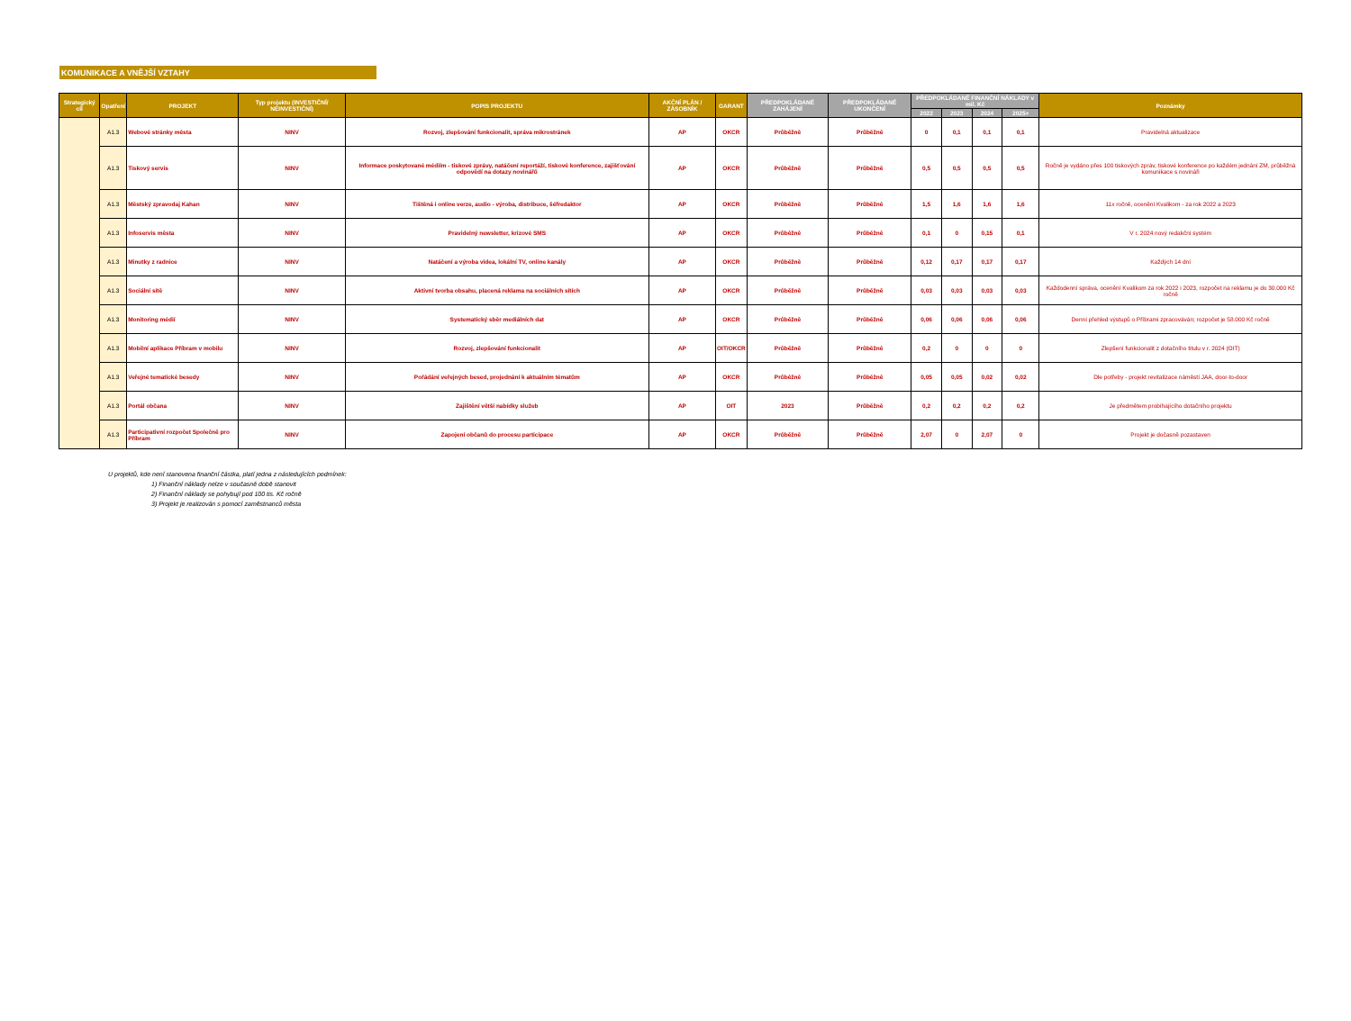KOMUNIKACE A VNĚJŠÍ VZTAHY
| Strategický cíl | Opatření | PROJEKT | Typ projektu (INVESTIČNÍ/ NEINVESTIČNÍ) | POPIS PROJEKTU | AKČNÍ PLÁN / ZÁSOBNÍK | GARANT | PŘEDPOKLÁDANÉ ZAHÁJENÍ | PŘEDPOKLÁDANÉ UKONČENÍ | PŘEDPOKLÁDANÉ FINANČNÍ NÁKLADY v mil. Kč | | | | Poznámky |
| --- | --- | --- | --- | --- | --- | --- | --- | --- | --- | --- | --- | --- | --- |
| | | | | | | | | | 2022 | 2023 | 2024 | 2025+ | |
| | A1.3 | Webové stránky města | NINV | Rozvoj, zlepšování funkcionalit, správa mikrostránek | AP | OKCR | Průběžně | Průběžně | 0 | 0,1 | 0,1 | 0,1 | Pravidelná aktualizace |
| | A1.3 | Tiskový servis | NINV | Informace poskytované médiím - tiskové zprávy, natáčení reportáží, tiskové konference, zajišťování odpovědí na dotazy novinářů | AP | OKCR | Průběžně | Průběžně | 0,5 | 0,5 | 0,5 | 0,5 | Ročně je vydáno přes 100 tiskových zpráv, tiskové konference po každém jednání ZM, průběžná komunikace s novináři |
| | A1.3 | Městský zpravodaj Kahan | NINV | Tištěná i online verze, audio - výroba, distribuce, šéfredaktor | AP | OKCR | Průběžně | Průběžně | 1,5 | 1,6 | 1,6 | 1,6 | 11x ročně, ocenění Kvalikom - za rok 2022 a 2023 |
| | A1.3 | Infoservis města | NINV | Pravidelný newsletter, krizové SMS | AP | OKCR | Průběžně | Průběžně | 0,1 | 0 | 0,15 | 0,1 | V r. 2024 nový redakční systém |
| | A1.3 | Minutky z radnice | NINV | Natáčení a výroba videa, lokální TV, online kanály | AP | OKCR | Průběžně | Průběžně | 0,12 | 0,17 | 0,17 | 0,17 | Každých 14 dní |
| | A1.3 | Sociální sítě | NINV | Aktivní tvorba obsahu, placená reklama na sociálních sítích | AP | OKCR | Průběžně | Průběžně | 0,03 | 0,03 | 0,03 | 0,03 | Každodenní správa, ocenění Kvalikom za rok 2022 i 2023, rozpočet na reklamu je do 30.000 Kč ročně |
| | A1.3 | Monitoring médií | NINV | Systematický sběr mediálních dat | AP | OKCR | Průběžně | Průběžně | 0,06 | 0,06 | 0,06 | 0,06 | Denní přehled výstupů o Příbrami zpracováván; rozpočet je 58.000 Kč ročně |
| | A1.3 | Mobilní aplikace Příbram v mobilu | NINV | Rozvoj, zlepšování funkcionalit | AP | OIT/OKCR | Průběžně | Průběžně | 0,2 | 0 | 0 | 0 | Zlepšení funkcionalit z dotačního titulu v r. 2024 (OIT) |
| | A1.3 | Veřejné tematické besedy | NINV | Pořádání veřejných besed, projednání k aktuálním tématům | AP | OKCR | Průběžně | Průběžně | 0,05 | 0,05 | 0,02 | 0,02 | Dle potřeby - projekt revitalizace náměstí JAA, door-to-door |
| | A1.3 | Portál občana | NINV | Zajištění větší nabídky služeb | AP | OIT | 2023 | Průběžně | 0,2 | 0,2 | 0,2 | 0,2 | Je předmětem probíhajícího dotačního projektu |
| | A1.3 | Participativní rozpočet Společně pro Příbram | NINV | Zapojení občanů do procesu participace | AP | OKCR | Průběžně | Průběžně | 2,07 | 0 | 2,07 | 0 | Projekt je dočasně pozastaven |
U projektů, kde není stanovena finanční částka, platí jedna z následujících podmínek:
1) Finanční náklady nelze v současné době stanovit
2) Finanční náklady se pohybují pod 100 tis. Kč ročně
3) Projekt je realizován s pomocí zaměstnanců města